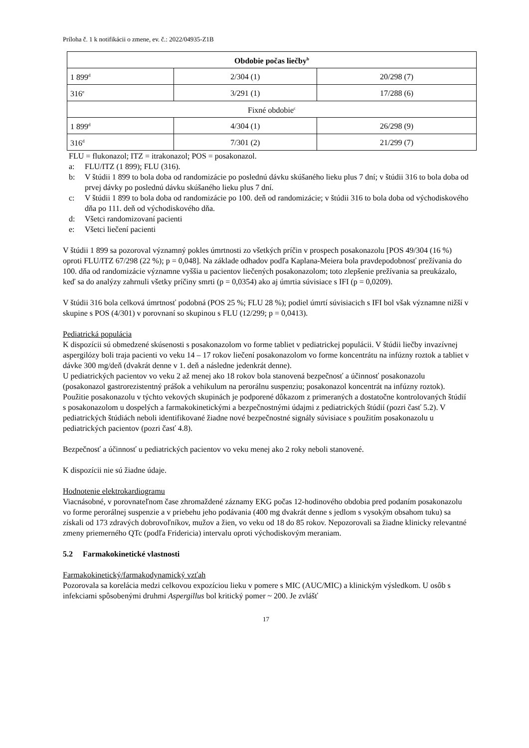Príloha č. 1 k notifikácii o zmene, ev. č.: 2022/04935-Z1B
| Obdobie počas liečby<sup>b</sup> | | |
| 1 899<sup>d</sup> | 2/304 (1) | 20/298 (7) |
| 316<sup>e</sup> | 3/291 (1) | 17/288 (6) |
| Fixné obdobie<sup>c</sup> | | |
| 1 899<sup>d</sup> | 4/304 (1) | 26/298 (9) |
| 316<sup>d</sup> | 7/301 (2) | 21/299 (7) |
FLU = flukonazol; ITZ = itrakonazol; POS = posakonazol.
a: FLU/ITZ (1 899); FLU (316).
b: V štúdii 1 899 to bola doba od randomizácie po poslednú dávku skúšaného lieku plus 7 dní; v štúdii 316 to bola doba od prvej dávky po poslednú dávku skúšaného lieku plus 7 dní.
c: V štúdii 1 899 to bola doba od randomizácie po 100. deň od randomizácie; v štúdii 316 to bola doba od východiskového dňa po 111. deň od východiskového dňa.
d: Všetci randomizovaní pacienti
e: Všetci liečení pacienti
V štúdii 1 899 sa pozoroval významný pokles úmrtnosti zo všetkých príčin v prospech posakonazolu [POS 49/304 (16 %) oproti FLU/ITZ 67/298 (22 %); p = 0,048]. Na základe odhadov podľa Kaplana-Meiera bola pravdepodobnosť prežívania do 100. dňa od randomizácie významne vyššia u pacientov liečených posakonazolom; toto zlepšenie prežívania sa preukázalo, keď sa do analýzy zahrnuli všetky príčiny smrti (p = 0,0354) ako aj úmrtia súvisiace s IFI (p = 0,0209).
V štúdii 316 bola celková úmrtnosť podobná (POS 25 %; FLU 28 %); podiel úmrtí súvisiacich s IFI bol však významne nižší v skupine s POS (4/301) v porovnaní so skupinou s FLU (12/299; p = 0,0413).
Pediatrická populácia
K dispozícii sú obmedzené skúsenosti s posakonazolom vo forme tabliet v pediatrickej populácii. V štúdii liečby invazívnej aspergilózy boli traja pacienti vo veku 14 – 17 rokov liečení posakonazolom vo forme koncentrátu na infúzny roztok a tabliet v dávke 300 mg/deň (dvakrát denne v 1. deň a následne jedenkrát denne).
U pediatrických pacientov vo veku 2 až menej ako 18 rokov bola stanovená bezpečnosť a účinnosť posakonazolu (posakonazol gastrorezistentný prášok a vehikulum na perorálnu suspenziu; posakonazol koncentrát na infúzny roztok). Použitie posakonazolu v týchto vekových skupinách je podporené dôkazom z primeraných a dostatočne kontrolovaných štúdií s posakonazolom u dospelých a farmakokinetickými a bezpečnostnými údajmi z pediatrických štúdií (pozri časť 5.2). V pediatrických štúdiách neboli identifikované žiadne nové bezpečnostné signály súvisiace s použitím posakonazolu u pediatrických pacientov (pozri časť 4.8).
Bezpečnosť a účinnosť u pediatrických pacientov vo veku menej ako 2 roky neboli stanovené.
K dispozícii nie sú žiadne údaje.
Hodnotenie elektrokardiogramu
Viacnásobné, v porovnateľnom čase zhromaždené záznamy EKG počas 12-hodinového obdobia pred podaním posakonazolu vo forme perorálnej suspenzie a v priebehu jeho podávania (400 mg dvakrát denne s jedlom s vysokým obsahom tuku) sa získali od 173 zdravých dobrovoľníkov, mužov a žien, vo veku od 18 do 85 rokov. Nepozorovali sa žiadne klinicky relevantné zmeny priemerného QTc (podľa Fridericia) intervalu oproti východiskovým meraniam.
5.2 Farmakokinetické vlastnosti
Farmakokinetický/farmakodynamický vzťah
Pozorovala sa korelácia medzi celkovou expozíciou lieku v pomere s MIC (AUC/MIC) a klinickým výsledkom. U osôb s infekciami spôsobenými druhmi Aspergillus bol kritický pomer ~ 200. Je zvlášť
17